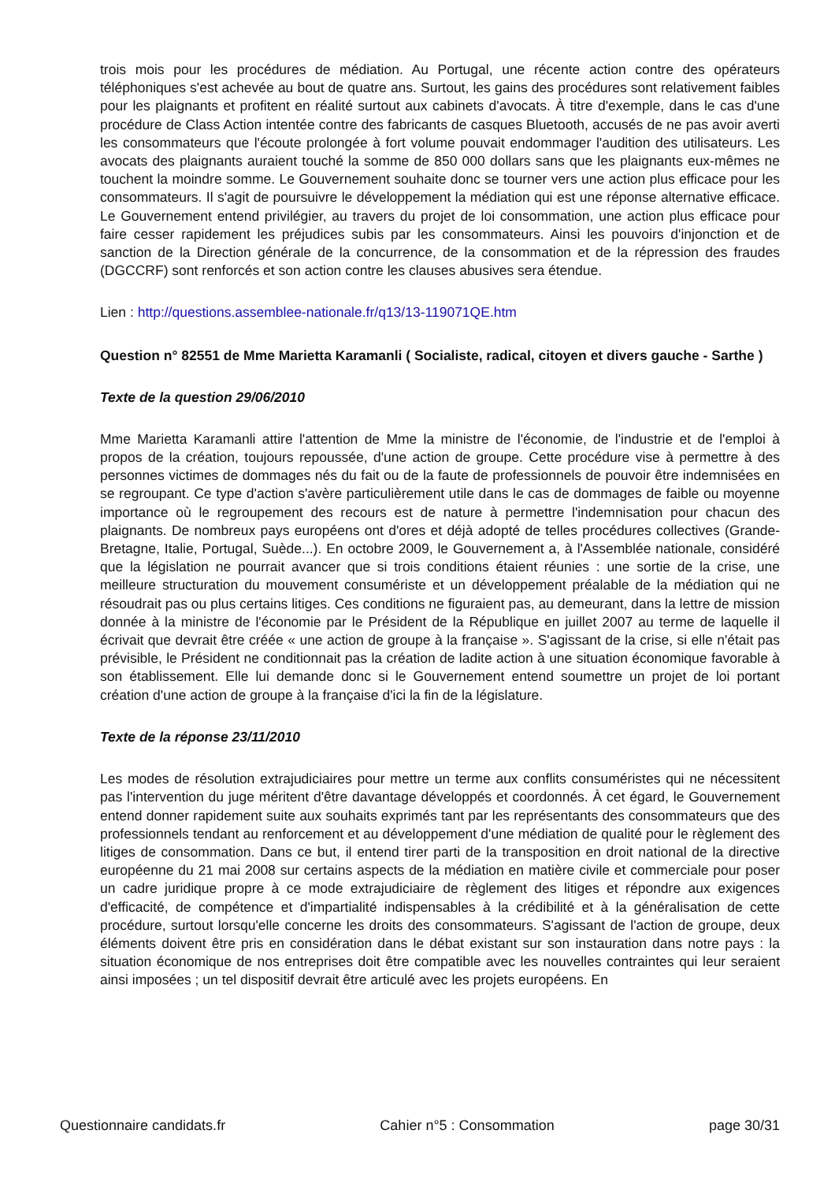trois mois pour les procédures de médiation. Au Portugal, une récente action contre des opérateurs téléphoniques s'est achevée au bout de quatre ans. Surtout, les gains des procédures sont relativement faibles pour les plaignants et profitent en réalité surtout aux cabinets d'avocats. À titre d'exemple, dans le cas d'une procédure de Class Action intentée contre des fabricants de casques Bluetooth, accusés de ne pas avoir averti les consommateurs que l'écoute prolongée à fort volume pouvait endommager l'audition des utilisateurs. Les avocats des plaignants auraient touché la somme de 850 000 dollars sans que les plaignants eux-mêmes ne touchent la moindre somme. Le Gouvernement souhaite donc se tourner vers une action plus efficace pour les consommateurs. Il s'agit de poursuivre le développement la médiation qui est une réponse alternative efficace. Le Gouvernement entend privilégier, au travers du projet de loi consommation, une action plus efficace pour faire cesser rapidement les préjudices subis par les consommateurs. Ainsi les pouvoirs d'injonction et de sanction de la Direction générale de la concurrence, de la consommation et de la répression des fraudes (DGCCRF) sont renforcés et son action contre les clauses abusives sera étendue.
Lien : http://questions.assemblee-nationale.fr/q13/13-119071QE.htm
Question n° 82551 de Mme Marietta Karamanli ( Socialiste, radical, citoyen et divers gauche - Sarthe )
Texte de la question 29/06/2010
Mme Marietta Karamanli attire l'attention de Mme la ministre de l'économie, de l'industrie et de l'emploi à propos de la création, toujours repoussée, d'une action de groupe. Cette procédure vise à permettre à des personnes victimes de dommages nés du fait ou de la faute de professionnels de pouvoir être indemnisées en se regroupant. Ce type d'action s'avère particulièrement utile dans le cas de dommages de faible ou moyenne importance où le regroupement des recours est de nature à permettre l'indemnisation pour chacun des plaignants. De nombreux pays européens ont d'ores et déjà adopté de telles procédures collectives (Grande-Bretagne, Italie, Portugal, Suède...). En octobre 2009, le Gouvernement a, à l'Assemblée nationale, considéré que la législation ne pourrait avancer que si trois conditions étaient réunies : une sortie de la crise, une meilleure structuration du mouvement consumériste et un développement préalable de la médiation qui ne résoudrait pas ou plus certains litiges. Ces conditions ne figuraient pas, au demeurant, dans la lettre de mission donnée à la ministre de l'économie par le Président de la République en juillet 2007 au terme de laquelle il écrivait que devrait être créée « une action de groupe à la française ». S'agissant de la crise, si elle n'était pas prévisible, le Président ne conditionnait pas la création de ladite action à une situation économique favorable à son établissement. Elle lui demande donc si le Gouvernement entend soumettre un projet de loi portant création d'une action de groupe à la française d'ici la fin de la législature.
Texte de la réponse 23/11/2010
Les modes de résolution extrajudiciaires pour mettre un terme aux conflits consuméristes qui ne nécessitent pas l'intervention du juge méritent d'être davantage développés et coordonnés. À cet égard, le Gouvernement entend donner rapidement suite aux souhaits exprimés tant par les représentants des consommateurs que des professionnels tendant au renforcement et au développement d'une médiation de qualité pour le règlement des litiges de consommation. Dans ce but, il entend tirer parti de la transposition en droit national de la directive européenne du 21 mai 2008 sur certains aspects de la médiation en matière civile et commerciale pour poser un cadre juridique propre à ce mode extrajudiciaire de règlement des litiges et répondre aux exigences d'efficacité, de compétence et d'impartialité indispensables à la crédibilité et à la généralisation de cette procédure, surtout lorsqu'elle concerne les droits des consommateurs. S'agissant de l'action de groupe, deux éléments doivent être pris en considération dans le débat existant sur son instauration dans notre pays : la situation économique de nos entreprises doit être compatible avec les nouvelles contraintes qui leur seraient ainsi imposées ; un tel dispositif devrait être articulé avec les projets européens. En
Questionnaire candidats.fr Cahier n°5 : Consommation page 30/31